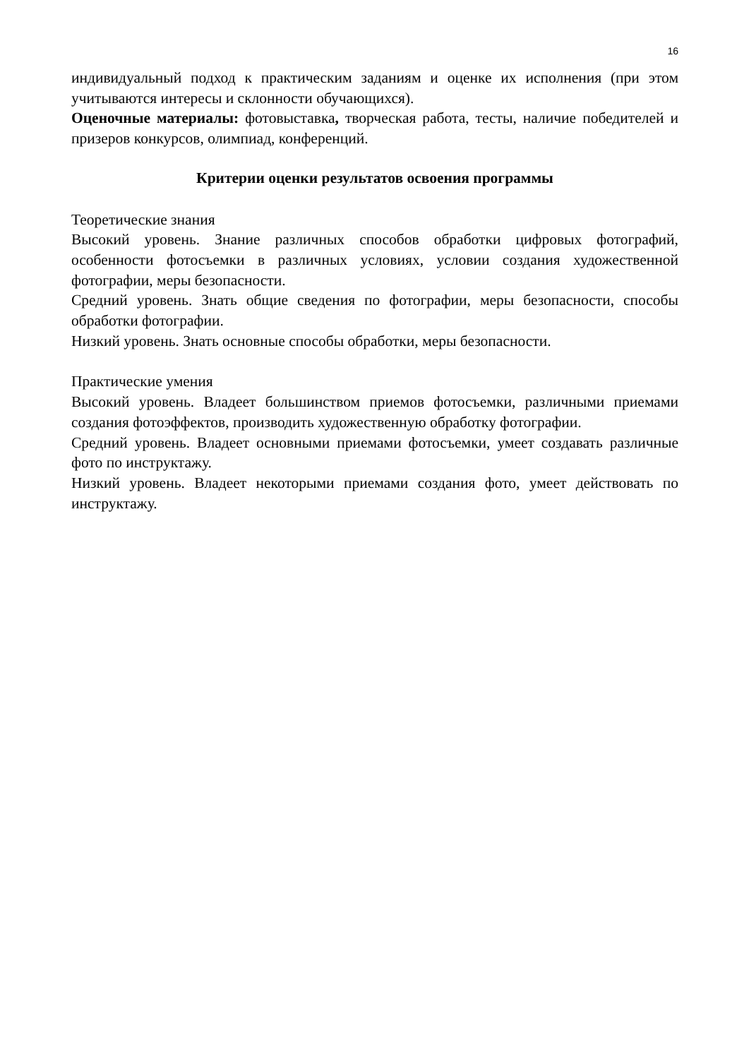16
индивидуальный подход к практическим заданиям и оценке их исполнения (при этом учитываются интересы и склонности обучающихся).
Оценочные материалы: фотовыставка, творческая работа, тесты, наличие победителей и призеров конкурсов, олимпиад, конференций.
Критерии оценки результатов освоения программы
Теоретические знания
Высокий уровень. Знание различных способов обработки цифровых фотографий, особенности фотосъемки в различных условиях, условии создания художественной фотографии, меры безопасности.
Средний уровень. Знать общие сведения по фотографии, меры безопасности, способы обработки фотографии.
Низкий уровень. Знать основные способы обработки, меры безопасности.
Практические умения
Высокий уровень. Владеет большинством приемов фотосъемки, различными приемами создания фотоэффектов, производить художественную обработку фотографии.
Средний уровень. Владеет основными приемами фотосъемки, умеет создавать различные фото по инструктажу.
Низкий уровень. Владеет некоторыми приемами создания фото, умеет действовать по инструктажу.